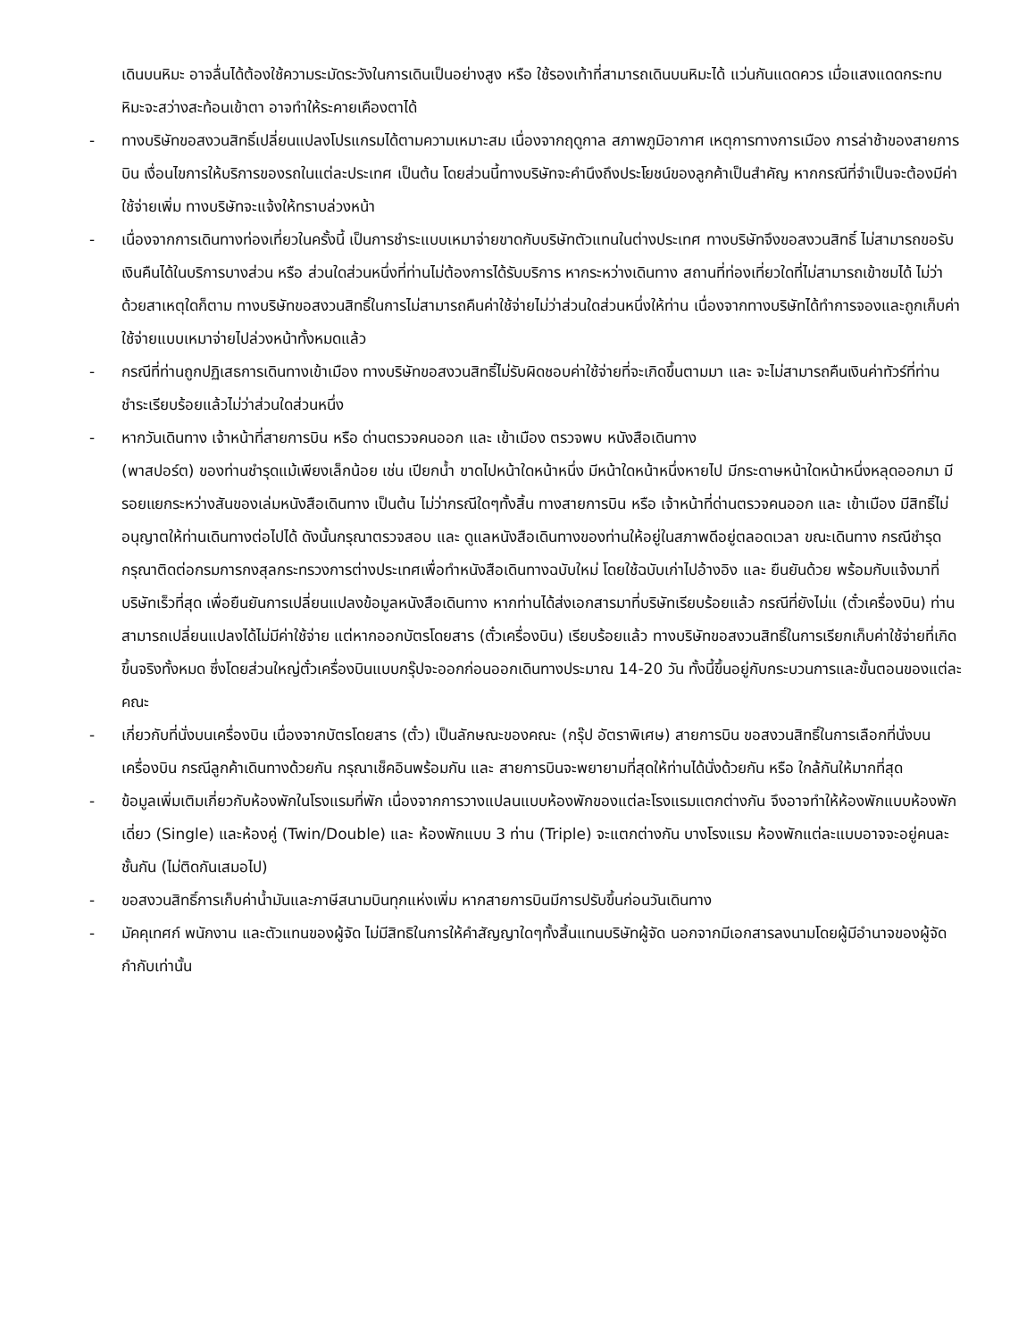เดินบนหิมะ อาจลื่นได้ต้องใช้ความระมัดระวังในการเดินเป็นอย่างสูง หรือ ใช้รองเท้าที่สามารถเดินบนหิมะได้ แว่นกันแดดควร เมื่อแสงแดดกระทบหิมะจะสว่างสะท้อนเข้าตา อาจทำให้ระคายเคืองตาได้
- ทางบริษัทขอสงวนสิทธิ์เปลี่ยนแปลงโปรแกรมได้ตามความเหมาะสม เนื่องจากฤดูกาล สภาพภูมิอากาศ เหตุการทางการเมือง การล่าช้าของสายการบิน เงื่อนไขการให้บริการของรถในแต่ละประเทศ เป็นต้น โดยส่วนนี้ทางบริษัทจะคำนึงถึงประโยชน์ของลูกค้าเป็นสำคัญ หากกรณีที่จำเป็นจะต้องมีค่าใช้จ่ายเพิ่ม ทางบริษัทจะแจ้งให้ทราบล่วงหน้า
- เนื่องจากการเดินทางท่องเที่ยวในครั้งนี้ เป็นการชำระแบบเหมาจ่ายขาดกับบริษัทตัวแทนในต่างประเทศ ทางบริษัทจึงขอสงวนสิทธิ์ ไม่สามารถขอรับเงินคืนได้ในบริการบางส่วน หรือ ส่วนใดส่วนหนึ่งที่ท่านไม่ต้องการได้รับบริการ หากระหว่างเดินทาง สถานที่ท่องเที่ยวใดที่ไม่สามารถเข้าชมได้ ไม่ว่าด้วยสาเหตุใดก็ตาม ทางบริษัทขอสงวนสิทธิ์ในการไม่สามารถคืนค่าใช้จ่ายไม่ว่าส่วนใดส่วนหนึ่งให้ท่าน เนื่องจากทางบริษัทได้ทำการจองและถูกเก็บค่าใช้จ่ายแบบเหมาจ่ายไปล่วงหน้าทั้งหมดแล้ว
- กรณีที่ท่านถูกปฏิเสธการเดินทางเข้าเมือง ทางบริษัทขอสงวนสิทธิ์ไม่รับผิดชอบค่าใช้จ่ายที่จะเกิดขึ้นตามมา และ จะไม่สามารถคืนเงินค่าทัวร์ที่ท่านชำระเรียบร้อยแล้วไม่ว่าส่วนใดส่วนหนึ่ง
- หากวันเดินทาง เจ้าหน้าที่สายการบิน หรือ ด่านตรวจคนออก และ เข้าเมือง ตรวจพบ หนังสือเดินทาง
(พาสปอร์ต) ของท่านชำรุดแม้เพียงเล็กน้อย เช่น เปียกน้ำ ขาดไปหน้าใดหน้าหนึ่ง มีหน้าใดหน้าหนึ่งหายไป มีกระดาษหน้าใดหน้าหนึ่งหลุดออกมา มีรอยแยกระหว่างสันของเล่มหนังสือเดินทาง เป็นต้น ไม่ว่ากรณีใดๆทั้งสิ้น ทางสายการบิน หรือ เจ้าหน้าที่ด่านตรวจคนออก และ เข้าเมือง มีสิทธิ์ไม่อนุญาตให้ท่านเดินทางต่อไปได้ ดังนั้นกรุณาตรวจสอบ และ ดูแลหนังสือเดินทางของท่านให้อยู่ในสภาพดีอยู่ตลอดเวลา ขณะเดินทาง กรณีชำรุด กรุณาติดต่อกรมการกงสุลกระทรวงการต่างประเทศเพื่อทำหนังสือเดินทางฉบับใหม่ โดยใช้ฉบับเก่าไปอ้างอิง และ ยืนยันด้วย พร้อมกับแจ้งมาที่บริษัทเร็วที่สุด เพื่อยืนยันการเปลี่ยนแปลงข้อมูลหนังสือเดินทาง หากท่านได้ส่งเอกสารมาที่บริษัทเรียบร้อยแล้ว กรณีที่ยังไม่แ (ตั๋วเครื่องบิน) ท่านสามารถเปลี่ยนแปลงได้ไม่มีค่าใช้จ่าย แต่หากออกบัตรโดยสาร (ตั๋วเครื่องบิน) เรียบร้อยแล้ว ทางบริษัทขอสงวนสิทธิ์ในการเรียกเก็บค่าใช้จ่ายที่เกิดขึ้นจริงทั้งหมด ซึ่งโดยส่วนใหญ่ตั๋วเครื่องบินแบบกรุ๊ปจะออกก่อนออกเดินทางประมาณ 14-20 วัน ทั้งนี้ขึ้นอยู่กับกระบวนการและขั้นตอนของแต่ละคณะ
- เกี่ยวกับที่นั่งบนเครื่องบิน เนื่องจากบัตรโดยสาร (ตั๋ว) เป็นลักษณะของคณะ (กรุ๊ป อัตราพิเศษ) สายการบิน ขอสงวนสิทธิ์ในการเลือกที่นั่งบนเครื่องบิน กรณีลูกค้าเดินทางด้วยกัน กรุณาเช็คอินพร้อมกัน และ สายการบินจะพยายามที่สุดให้ท่านได้นั่งด้วยกัน หรือ ใกล้กันให้มากที่สุด
- ข้อมูลเพิ่มเติมเกี่ยวกับห้องพักในโรงแรมที่พัก เนื่องจากการวางแปลนแบบห้องพักของแต่ละโรงแรมแตกต่างกัน จึงอาจทำให้ห้องพักแบบห้องพักเดี่ยว (Single) และห้องคู่ (Twin/Double) และ ห้องพักแบบ 3 ท่าน (Triple) จะแตกต่างกัน บางโรงแรม ห้องพักแต่ละแบบอาจจะอยู่คนละชั้นกัน (ไม่ติดกันเสมอไป)
- ขอสงวนสิทธิ์การเก็บค่าน้ำมันและภาษีสนามบินทุกแห่งเพิ่ม หากสายการบินมีการปรับขึ้นก่อนวันเดินทาง
- มัคคุเทศก์ พนักงาน และตัวแทนของผู้จัด ไม่มีสิทธิในการให้คำสัญญาใดๆทั้งสิ้นแทนบริษัทผู้จัด นอกจากมีเอกสารลงนามโดยผู้มีอำนาจของผู้จัดกำกับเท่านั้น